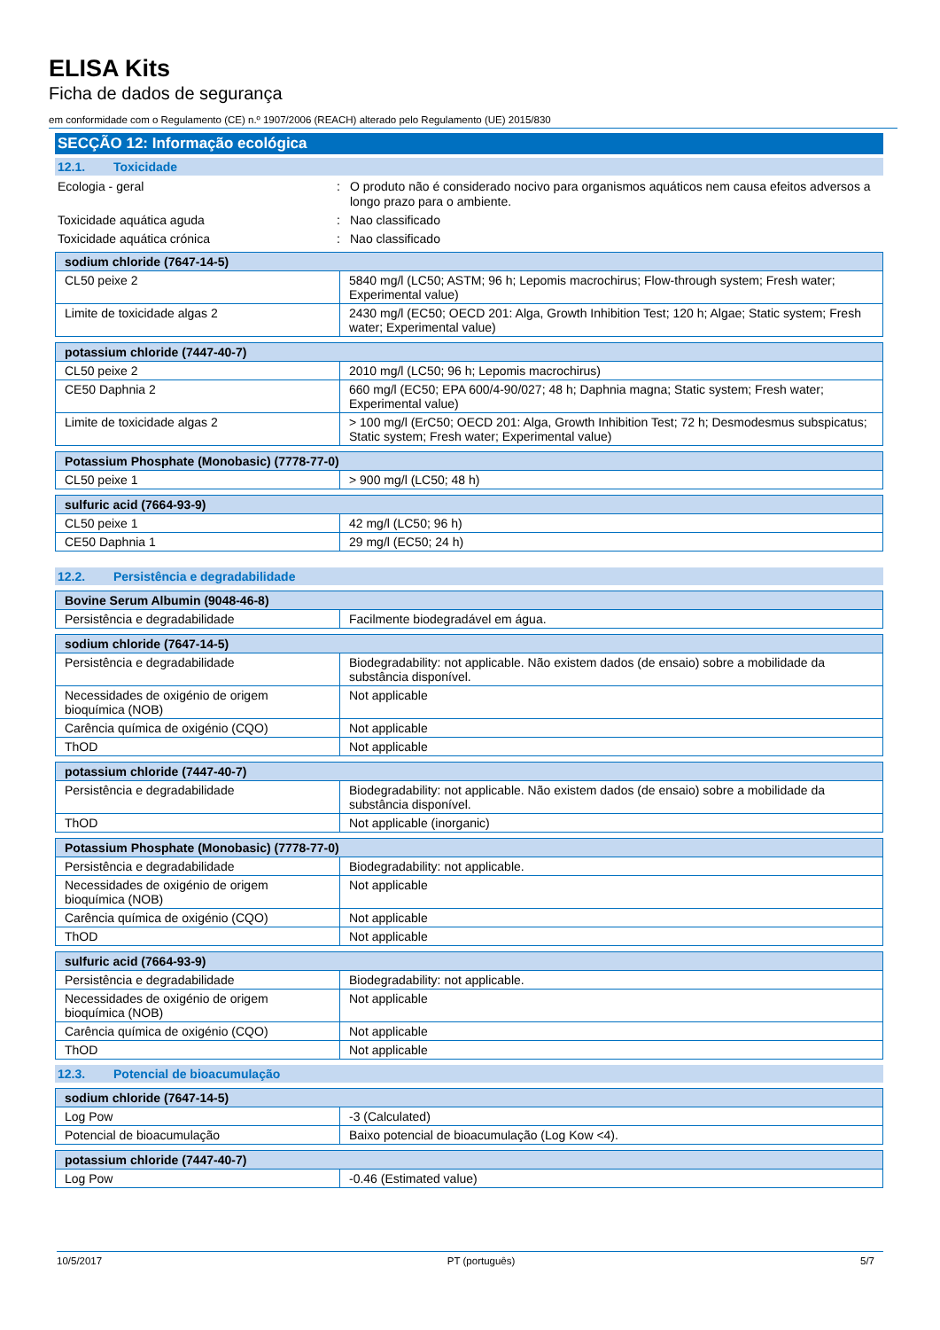ELISA Kits
Ficha de dados de segurança
em conformidade com o Regulamento (CE) n.º 1907/2006 (REACH) alterado pelo Regulamento (UE) 2015/830
SECÇÃO 12: Informação ecológica
12.1. Toxicidade
Ecologia - geral : O produto não é considerado nocivo para organismos aquáticos nem causa efeitos adversos a longo prazo para o ambiente.
Toxicidade aquática aguda : Nao classificado
Toxicidade aquática crónica : Nao classificado
| sodium chloride (7647-14-5) | |
| --- | --- |
| CL50 peixe 2 | 5840 mg/l (LC50; ASTM; 96 h; Lepomis macrochirus; Flow-through system; Fresh water; Experimental value) |
| Limite de toxicidade algas 2 | 2430 mg/l (EC50; OECD 201: Alga, Growth Inhibition Test; 120 h; Algae; Static system; Fresh water; Experimental value) |
| potassium chloride (7447-40-7) | |
| --- | --- |
| CL50 peixe 2 | 2010 mg/l (LC50; 96 h; Lepomis macrochirus) |
| CE50 Daphnia 2 | 660 mg/l (EC50; EPA 600/4-90/027; 48 h; Daphnia magna; Static system; Fresh water; Experimental value) |
| Limite de toxicidade algas 2 | > 100 mg/l (ErC50; OECD 201: Alga, Growth Inhibition Test; 72 h; Desmodesmus subspicatus; Static system; Fresh water; Experimental value) |
| Potassium Phosphate (Monobasic) (7778-77-0) | |
| --- | --- |
| CL50 peixe 1 | > 900 mg/l (LC50; 48 h) |
| sulfuric acid (7664-93-9) | |
| --- | --- |
| CL50 peixe 1 | 42 mg/l (LC50; 96 h) |
| CE50 Daphnia 1 | 29 mg/l (EC50; 24 h) |
12.2. Persistência e degradabilidade
| Bovine Serum Albumin (9048-46-8) | |
| --- | --- |
| Persistência e degradabilidade | Facilmente biodegradável em água. |
| sodium chloride (7647-14-5) | |
| --- | --- |
| Persistência e degradabilidade | Biodegradability: not applicable. Não existem dados (de ensaio) sobre a mobilidade da substância disponível. |
| Necessidades de oxigénio de origem bioquímica (NOB) | Not applicable |
| Carência química de oxigénio (CQO) | Not applicable |
| ThOD | Not applicable |
| potassium chloride (7447-40-7) | |
| --- | --- |
| Persistência e degradabilidade | Biodegradability: not applicable. Não existem dados (de ensaio) sobre a mobilidade da substância disponível. |
| ThOD | Not applicable (inorganic) |
| Potassium Phosphate (Monobasic) (7778-77-0) | |
| --- | --- |
| Persistência e degradabilidade | Biodegradability: not applicable. |
| Necessidades de oxigénio de origem bioquímica (NOB) | Not applicable |
| Carência química de oxigénio (CQO) | Not applicable |
| ThOD | Not applicable |
| sulfuric acid (7664-93-9) | |
| --- | --- |
| Persistência e degradabilidade | Biodegradability: not applicable. |
| Necessidades de oxigénio de origem bioquímica (NOB) | Not applicable |
| Carência química de oxigénio (CQO) | Not applicable |
| ThOD | Not applicable |
12.3. Potencial de bioacumulação
| sodium chloride (7647-14-5) | |
| --- | --- |
| Log Pow | -3 (Calculated) |
| Potencial de bioacumulação | Baixo potencial de bioacumulação (Log Kow <4). |
| potassium chloride (7447-40-7) | |
| --- | --- |
| Log Pow | -0.46 (Estimated value) |
10/5/2017 PT (português) 5/7